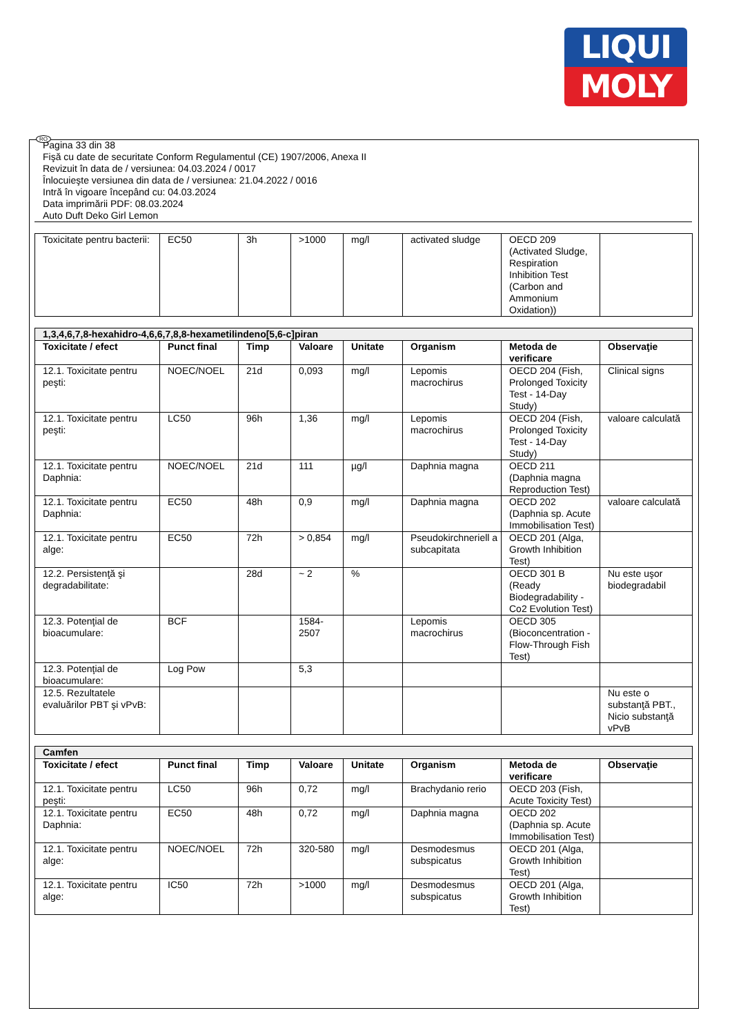LIQUI
MOLY
RO
Pagina 33 din 38
Fişă cu date de securitate Conform Regulamentul (CE) 1907/2006, Anexa II
Revizuit în data de / versiunea: 04.03.2024 / 0017
Înlocuieşte versiunea din data de / versiunea: 21.04.2022 / 0016
Intră în vigoare începând cu: 04.03.2024
Data imprimării PDF: 08.03.2024
Auto Duft Deko Girl Lemon
| Toxicitate pentru bacterii: | EC50 | 3h | >1000 | mg/l | activated sludge | OECD 209 (Activated Sludge, Respiration Inhibition Test (Carbon and Ammonium Oxidation)) | |
| 1,3,4,6,7,8-hexahidro-4,6,6,7,8,8-hexametilindeno[5,6-c]piran | | | | | | | |
| Toxicitate / efect | Punct final | Timp | Valoare | Unitate | Organism | Metoda de verificare | Observaţie |
| 12.1. Toxicitate pentru peşti: | NOEC/NOEL | 21d | 0,093 | mg/l | Lepomis macrochirus | OECD 204 (Fish, Prolonged Toxicity Test - 14-Day Study) | Clinical signs |
| 12.1. Toxicitate pentru peşti: | LC50 | 96h | 1,36 | mg/l | Lepomis macrochirus | OECD 204 (Fish, Prolonged Toxicity Test - 14-Day Study) | valoare calculată |
| 12.1. Toxicitate pentru Daphnia: | NOEC/NOEL | 21d | 111 | µg/l | Daphnia magna | OECD 211 (Daphnia magna Reproduction Test) | |
| 12.1. Toxicitate pentru Daphnia: | EC50 | 48h | 0,9 | mg/l | Daphnia magna | OECD 202 (Daphnia sp. Acute Immobilisation Test) | valoare calculată |
| 12.1. Toxicitate pentru alge: | EC50 | 72h | > 0,854 | mg/l | Pseudokirchneriell a subcapitata | OECD 201 (Alga, Growth Inhibition Test) | |
| 12.2. Persistenţă şi degradabilitate: | | 28d | ~ 2 | % | | OECD 301 B (Ready Biodegradability - Co2 Evolution Test) | Nu este uşor biodegradabil |
| 12.3. Potenţial de bioacumulare: | BCF | | 1584-2507 | | Lepomis macrochirus | OECD 305 (Bioconcentration - Flow-Through Fish Test) | |
| 12.3. Potenţial de bioacumulare: | Log Pow | | 5,3 | | | | |
| 12.5. Rezultatele evaluărilor PBT şi vPvB: | | | | | | | Nu este o substanţă PBT., Nicio substanţă vPvB |
| Camfen | | | | | | | |
| Toxicitate / efect | Punct final | Timp | Valoare | Unitate | Organism | Metoda de verificare | Observaţie |
| 12.1. Toxicitate pentru peşti: | LC50 | 96h | 0,72 | mg/l | Brachydanio rerio | OECD 203 (Fish, Acute Toxicity Test) | |
| 12.1. Toxicitate pentru Daphnia: | EC50 | 48h | 0,72 | mg/l | Daphnia magna | OECD 202 (Daphnia sp. Acute Immobilisation Test) | |
| 12.1. Toxicitate pentru alge: | NOEC/NOEL | 72h | 320-580 | mg/l | Desmodesmus subspicatus | OECD 201 (Alga, Growth Inhibition Test) | |
| 12.1. Toxicitate pentru alge: | IC50 | 72h | >1000 | mg/l | Desmodesmus subspicatus | OECD 201 (Alga, Growth Inhibition Test) | |